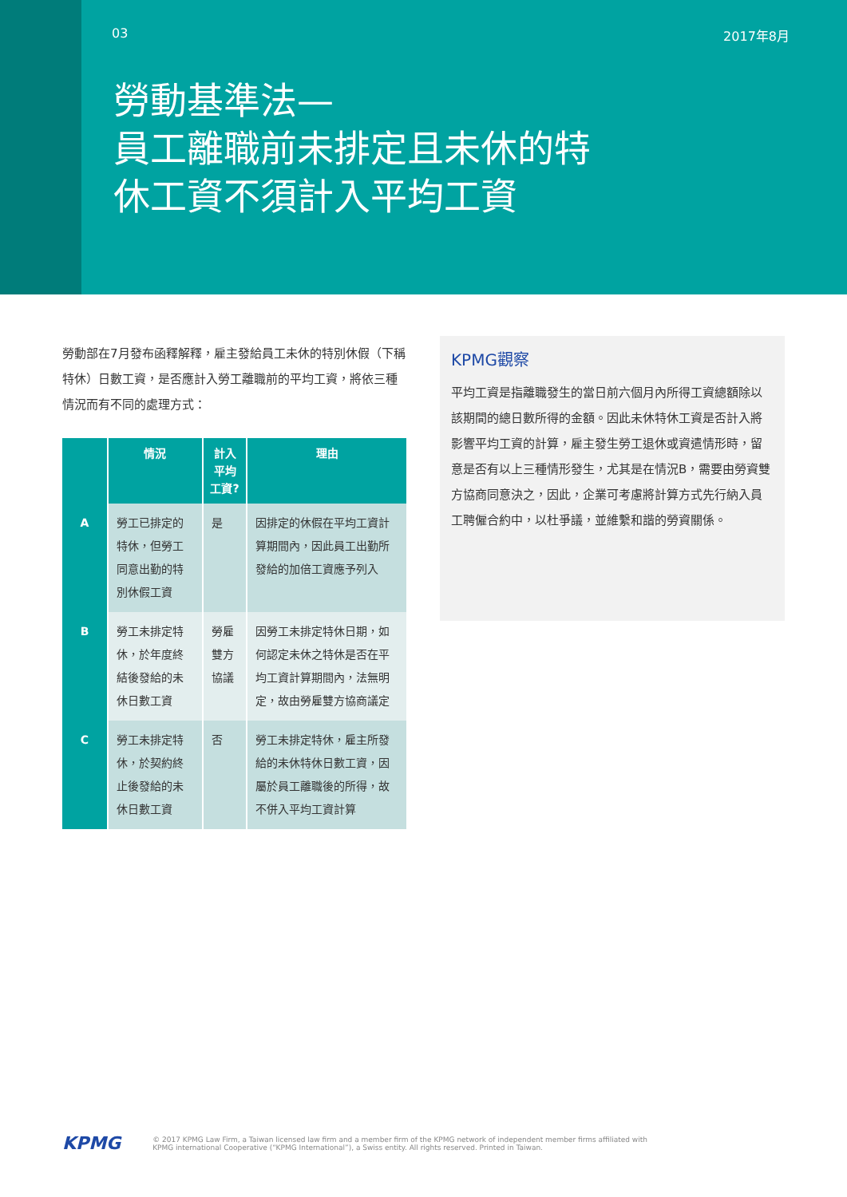03 2017年8月
勞動基準法—
員工離職前未排定且未休的特
休工資不須計入平均工資
勞動部在7月發布函釋解釋，雇主發給員工未休的特別休假（下稱特休）日數工資，是否應計入勞工離職前的平均工資，將依三種情況而有不同的處理方式：
| | 情況 | 計入平均 工資? | 理由 |
| --- | --- | --- | --- |
| A | 勞工已排定的特休，但勞工同意出勤的特別休假工資 | 是 | 因排定的休假在平均工資計算期間內，因此員工出勤所發給的加倍工資應予列入 |
| B | 勞工未排定特休，於年度終結後發給的未休日數工資 | 勞雇雙方協議 | 因勞工未排定特休日期，如何認定未休之特休是否在平均工資計算期間內，法無明定，故由勞雇雙方協商議定 |
| C | 勞工未排定特休，於契約終止後發給的未休日數工資 | 否 | 勞工未排定特休，雇主所發給的未休特休日數工資，因屬於員工離職後的所得，故不併入平均工資計算 |
KPMG觀察
平均工資是指離職發生的當日前六個月內所得工資總額除以該期間的總日數所得的金額。因此未休特休工資是否計入將影響平均工資的計算，雇主發生勞工退休或資遣情形時，留意是否有以上三種情形發生，尤其是在情況B，需要由勞資雙方協商同意決之，因此，企業可考慮將計算方式先行納入員工聘僱合約中，以杜爭議，並維繫和諧的勞資關係。
KPMG © 2017 KPMG Law Firm, a Taiwan licensed law firm and a member firm of the KPMG network of independent member firms affiliated with
KPMG international Cooperative (“KPMG International”), a Swiss entity. All rights reserved. Printed in Taiwan.